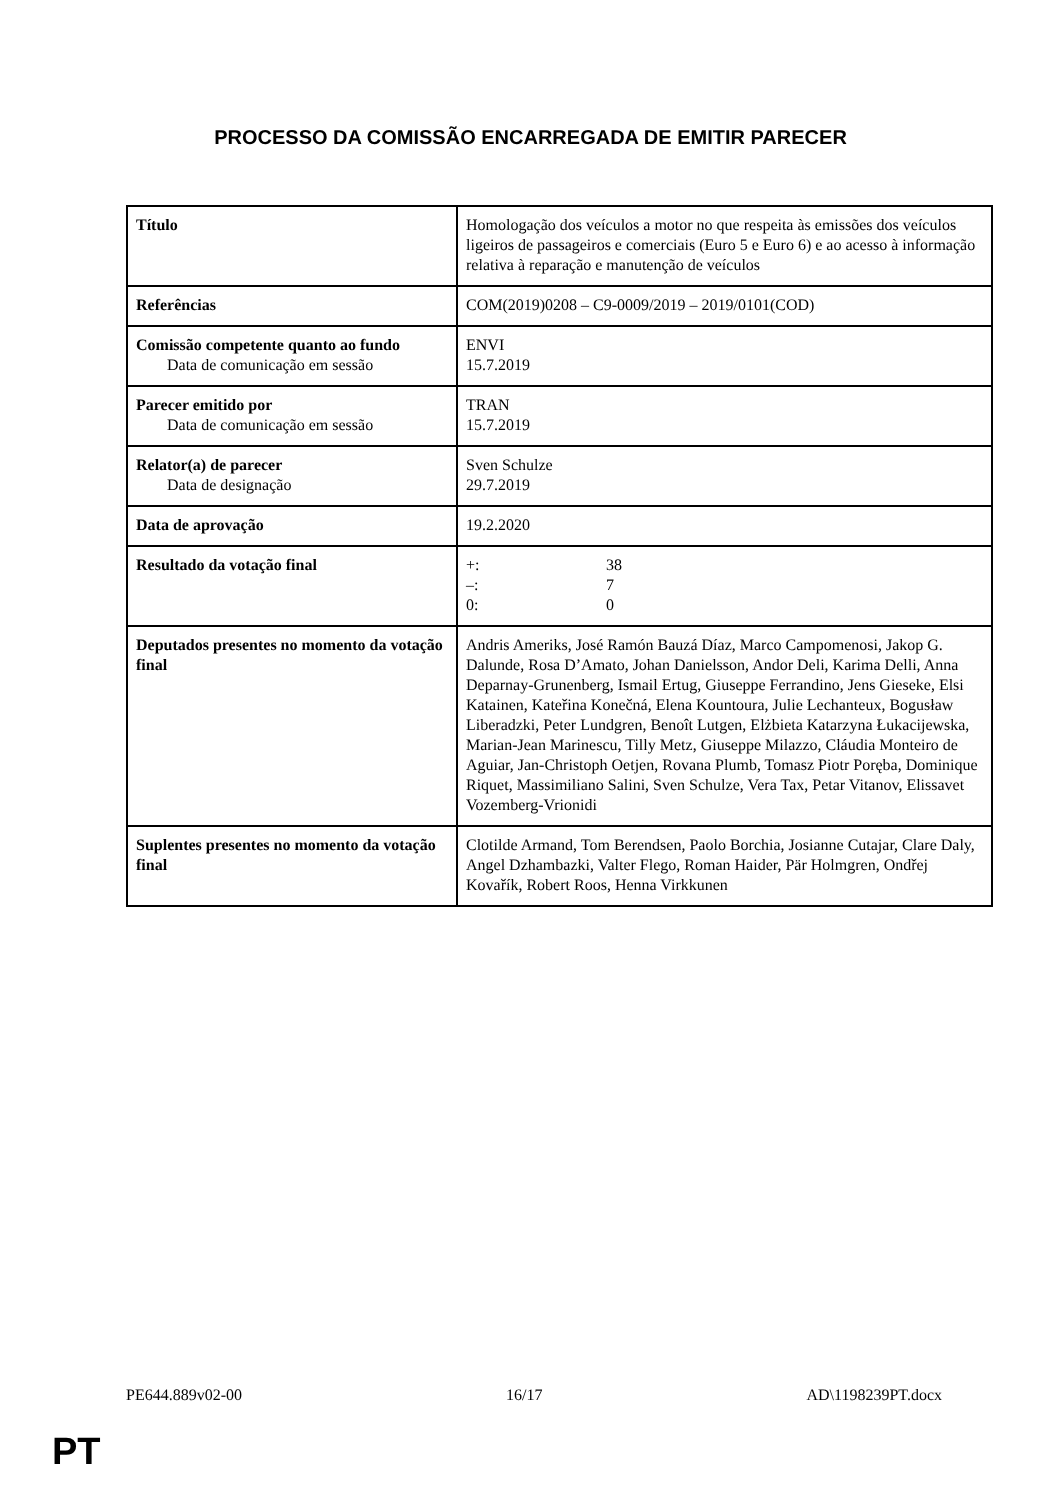PROCESSO DA COMISSÃO ENCARREGADA DE EMITIR PARECER
| Título | Homologação dos veículos a motor no que respeita às emissões dos veículos ligeiros de passageiros e comerciais (Euro 5 e Euro 6) e ao acesso à informação relativa à reparação e manutenção de veículos |
| Referências | COM(2019)0208 – C9-0009/2019 – 2019/0101(COD) |
| Comissão competente quanto ao fundo Data de comunicação em sessão | ENVI 15.7.2019 |
| Parecer emitido por Data de comunicação em sessão | TRAN 15.7.2019 |
| Relator(a) de parecer Data de designação | Sven Schulze 29.7.2019 |
| Data de aprovação | 19.2.2020 |
| Resultado da votação final | +: 38 –: 7 0: 0 |
| Deputados presentes no momento da votação final | Andris Ameriks, José Ramón Bauzá Díaz, Marco Campomenosi, Jakop G. Dalunde, Rosa D’Amato, Johan Danielsson, Andor Deli, Karima Delli, Anna Deparnay-Grunenberg, Ismail Ertug, Giuseppe Ferrandino, Jens Gieseke, Elsi Katainen, Kateřina Konečná, Elena Kountoura, Julie Lechanteux, Bogusław Liberadzki, Peter Lundgren, Benoît Lutgen, Elżbieta Katarzyna Łukacijewska, Marian-Jean Marinescu, Tilly Metz, Giuseppe Milazzo, Cláudia Monteiro de Aguiar, Jan-Christoph Oetjen, Rovana Plumb, Tomasz Piotr Poręba, Dominique Riquet, Massimiliano Salini, Sven Schulze, Vera Tax, Petar Vitanov, Elissavet Vozemberg-Vrionidi |
| Suplentes presentes no momento da votação final | Clotilde Armand, Tom Berendsen, Paolo Borchia, Josianne Cutajar, Clare Daly, Angel Dzhambazki, Valter Flego, Roman Haider, Pär Holmgren, Ondřej Kovařík, Robert Roos, Henna Virkkunen |
PE644.889v02-00 16/17 AD\1198239PT.docx
PT